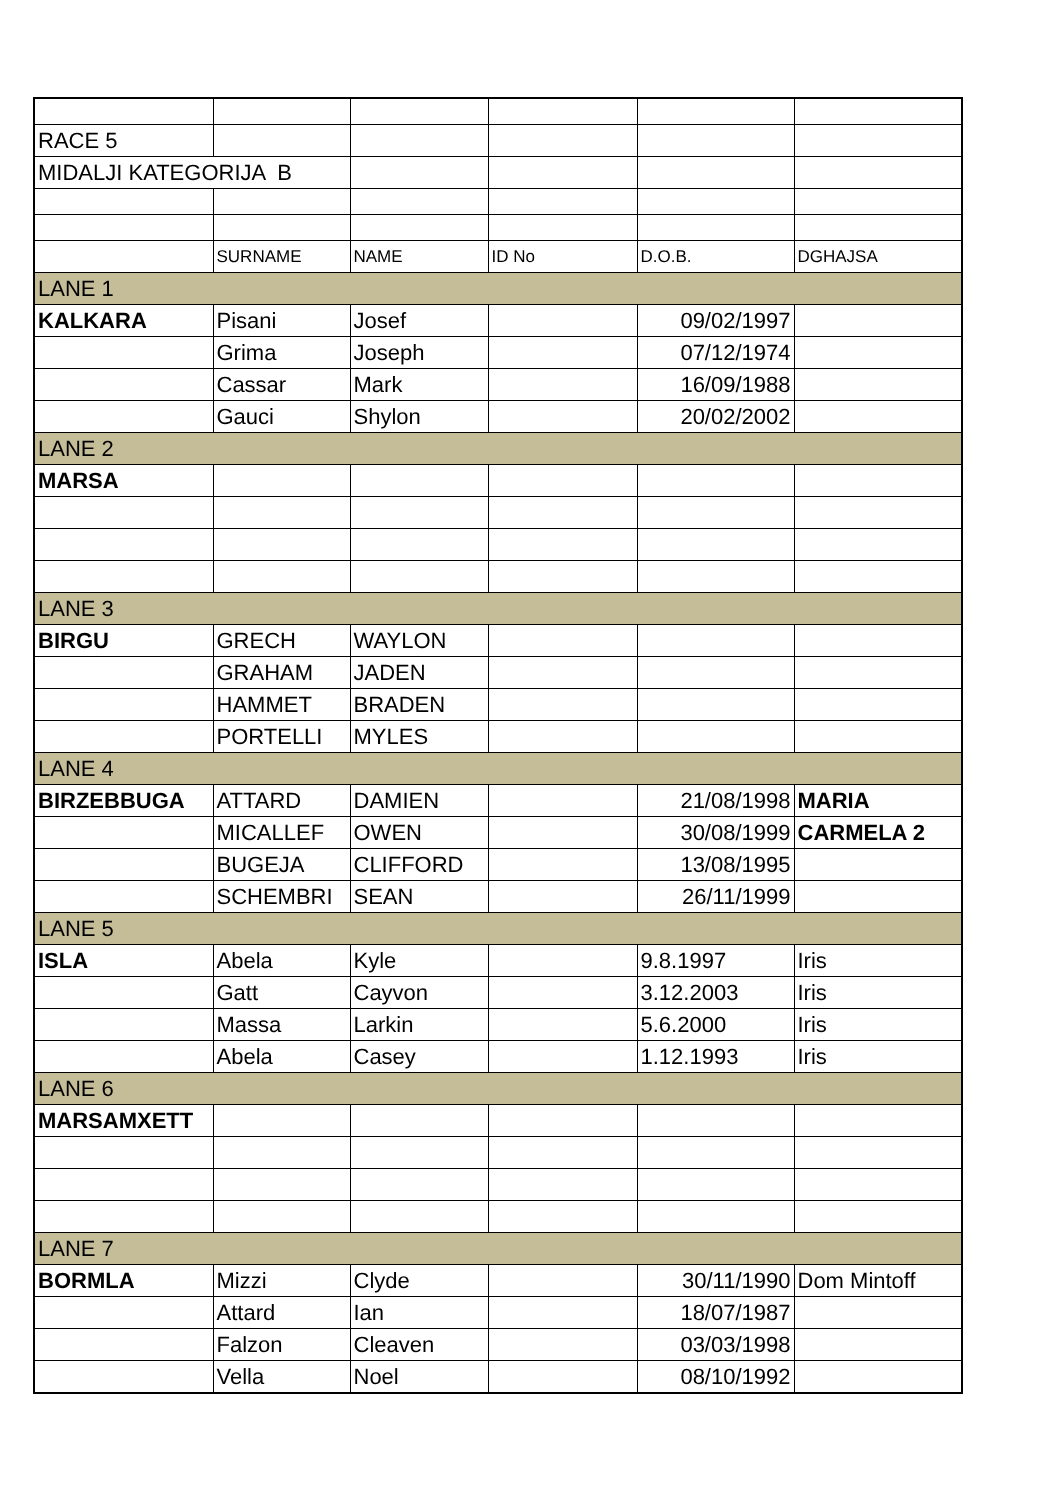| RACE 5 | | | | | |
| MIDALJI KATEGORIJA B | | | | | |
| | SURNAME | NAME | ID No | D.O.B. | DGHAJSA |
| LANE 1 | | | | | |
| KALKARA | Pisani | Josef | | 09/02/1997 | |
| | Grima | Joseph | | 07/12/1974 | |
| | Cassar | Mark | | 16/09/1988 | |
| | Gauci | Shylon | | 20/02/2002 | |
| LANE 2 | | | | | |
| MARSA | | | | | |
| LANE 3 | | | | | |
| BIRGU | GRECH | WAYLON | | | |
| | GRAHAM | JADEN | | | |
| | HAMMET | BRADEN | | | |
| | PORTELLI | MYLES | | | |
| LANE 4 | | | | | |
| BIRZEBBUGA | ATTARD | DAMIEN | | 21/08/1998 | MARIA |
| | MICALLEF | OWEN | | 30/08/1999 | CARMELA 2 |
| | BUGEJA | CLIFFORD | | 13/08/1995 | |
| | SCHEMBRI | SEAN | | 26/11/1999 | |
| LANE 5 | | | | | |
| ISLA | Abela | Kyle | | 9.8.1997 | Iris |
| | Gatt | Cayvon | | 3.12.2003 | Iris |
| | Massa | Larkin | | 5.6.2000 | Iris |
| | Abela | Casey | | 1.12.1993 | Iris |
| LANE 6 | | | | | |
| MARSAMXETT | | | | | |
| LANE 7 | | | | | |
| BORMLA | Mizzi | Clyde | | 30/11/1990 | Dom Mintoff |
| | Attard | Ian | | 18/07/1987 | |
| | Falzon | Cleaven | | 03/03/1998 | |
| | Vella | Noel | | 08/10/1992 | |